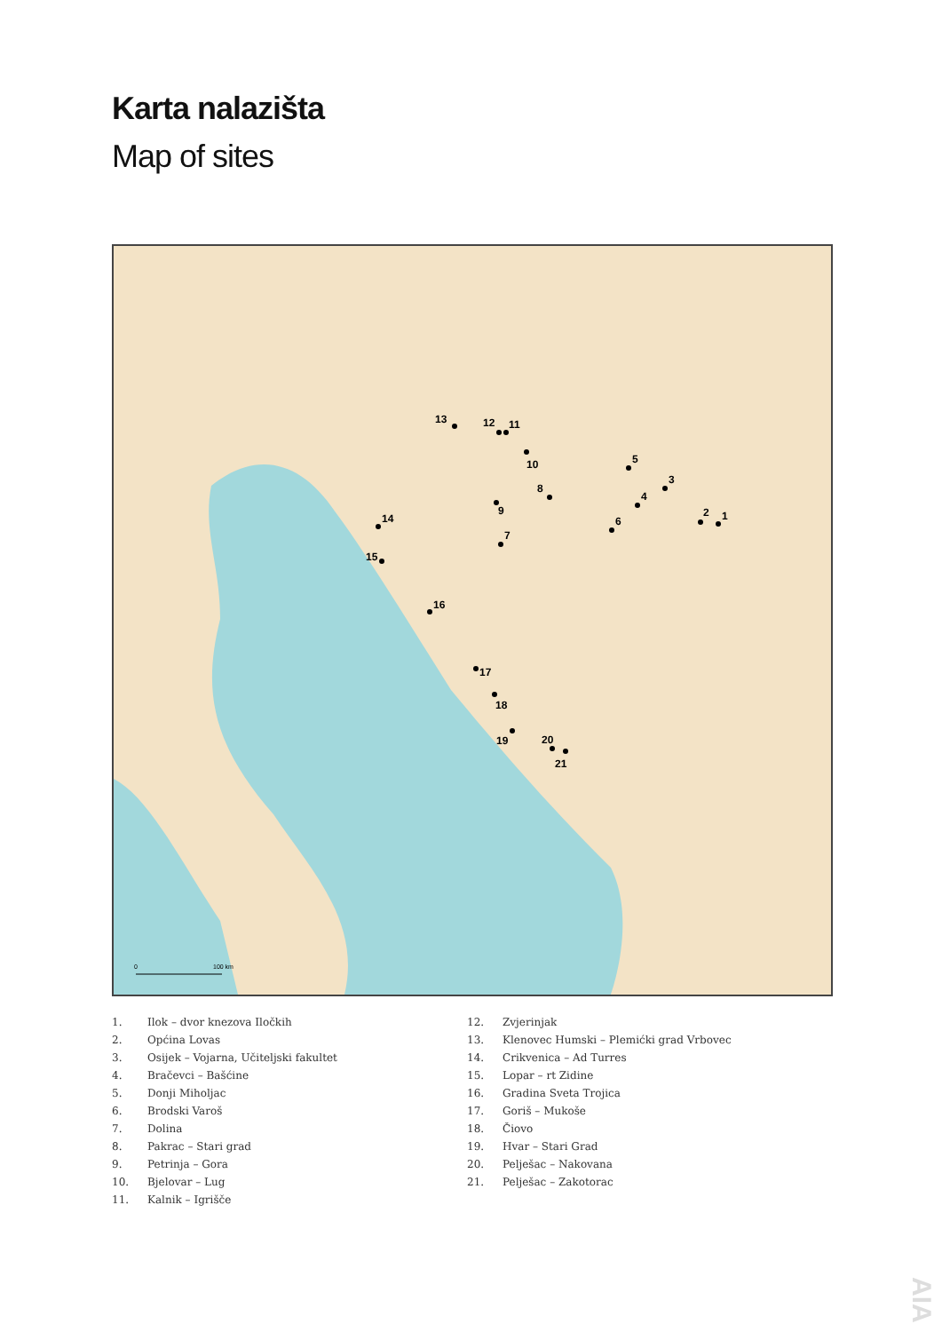Karta nalazišta
Map of sites
1
2
3
4
5
7
6
8
9
10
11
12
13
14
15
16
17
18
19
20
21
0
100 km
1. Ilok – dvor knezova Iločkih
2. Općina Lovas
3. Osijek – Vojarna, Učiteljski fakultet
4. Bračevci – Bašćine
5. Donji Miholjac
6. Brodski Varoš
7. Dolina
8. Pakrac – Stari grad
9. Petrinja – Gora
10. Bjelovar – Lug
11. Kalnik – Igrišče
12. Zvjerinjak
13. Klenovec Humski – Plemićki grad Vrbovec
14. Crikvenica – Ad Turres
15. Lopar – rt Zidine
16. Gradina Sveta Trojica
17. Goriš – Mukoše
18. Čiovo
19. Hvar – Stari Grad
20. Pelješac – Nakovana
21. Pelješac – Zakotorac
AIA